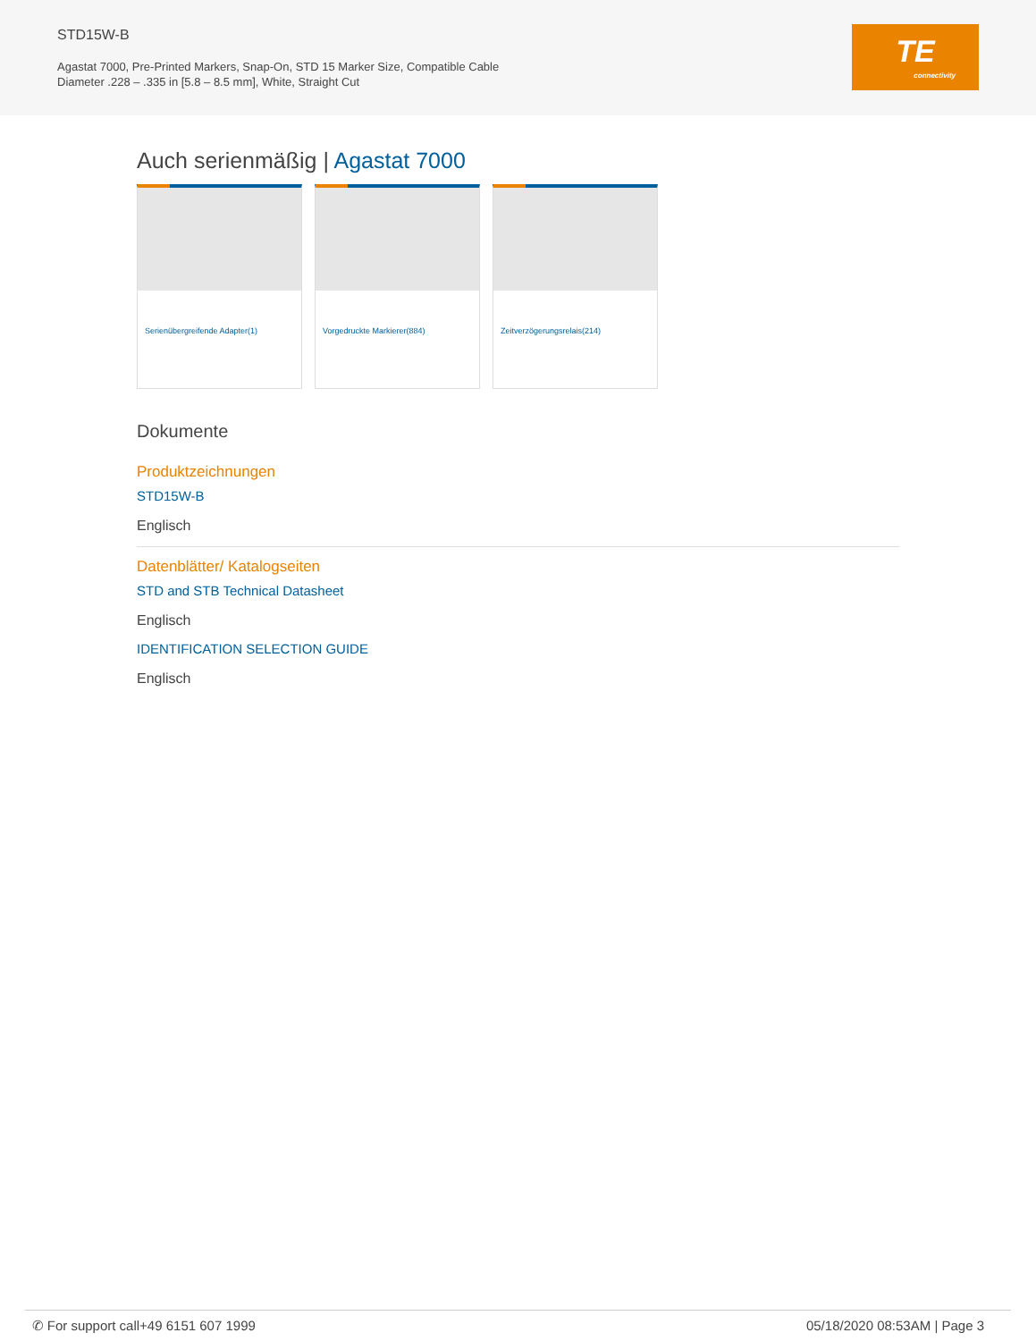STD15W-B
Agastat 7000, Pre-Printed Markers, Snap-On, STD 15 Marker Size, Compatible Cable
Diameter .228 – .335 in [5.8 – 8.5 mm], White, Straight Cut
TE
connectivity
Auch serienmäßig | Agastat 7000
Serienübergreifende Adapter(1)
Vorgedruckte Markierer(884)
Zeitverzögerungsrelais(214)
Dokumente
Produktzeichnungen
STD15W-B
Englisch
Datenblätter/ Katalogseiten
STD and STB Technical Datasheet
Englisch
IDENTIFICATION SELECTION GUIDE
Englisch
✆ For support call+49 6151 607 1999 05/18/2020 08:53AM | Page 3